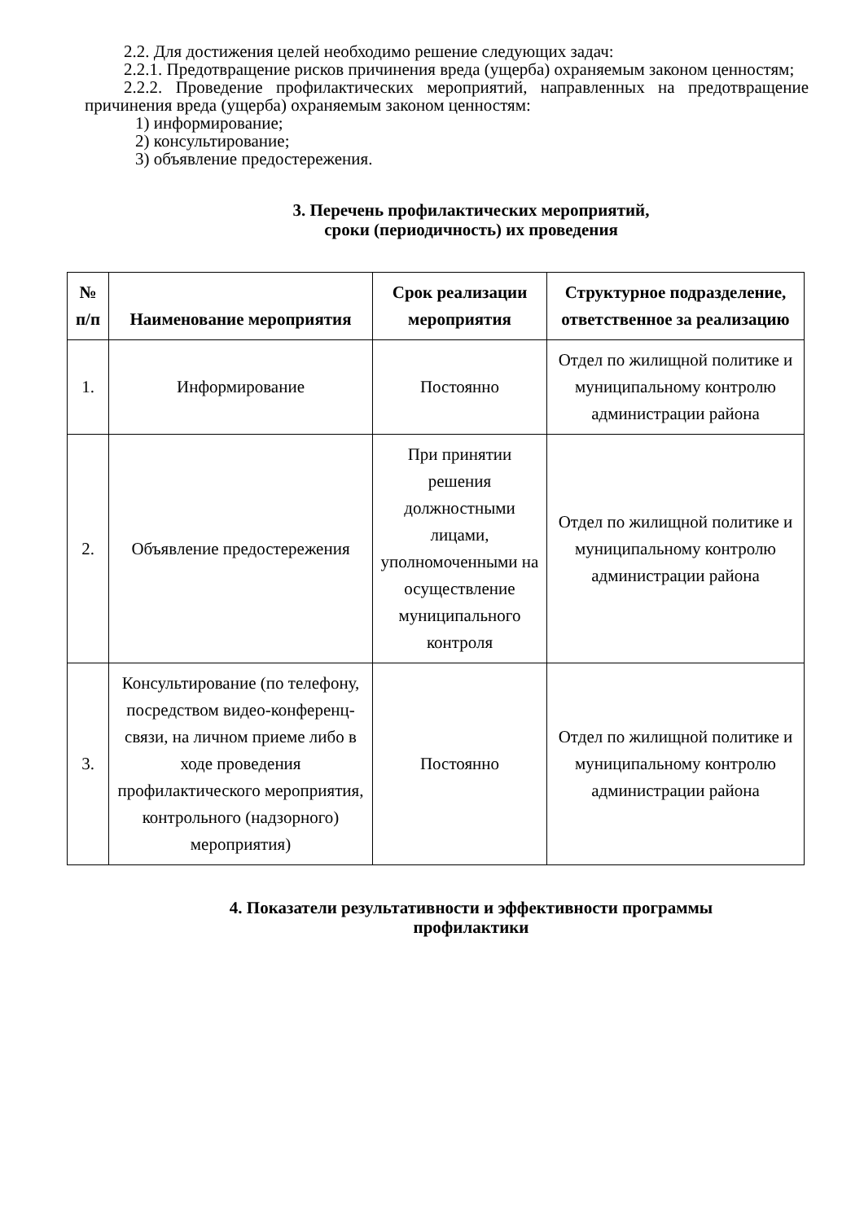2.2. Для достижения целей необходимо решение следующих задач:
2.2.1. Предотвращение рисков причинения вреда (ущерба) охраняемым законом ценностям;
2.2.2. Проведение профилактических мероприятий, направленных на предотвращение причинения вреда (ущерба) охраняемым законом ценностям:
1) информирование;
2) консультирование;
3) объявление предостережения.
3. Перечень профилактических мероприятий,
сроки (периодичность) их проведения
| № п/п | Наименование мероприятия | Срок реализации мероприятия | Структурное подразделение, ответственное за реализацию |
| --- | --- | --- | --- |
| 1. | Информирование | Постоянно | Отдел по жилищной политике и муниципальному контролю администрации района |
| 2. | Объявление предостережения | При принятии решения должностными лицами, уполномоченными на осуществление муниципального контроля | Отдел по жилищной политике и муниципальному контролю администрации района |
| 3. | Консультирование (по телефону, посредством видео-конференц-связи, на личном приеме либо в ходе проведения профилактического мероприятия, контрольного (надзорного) мероприятия) | Постоянно | Отдел по жилищной политике и муниципальному контролю администрации района |
4. Показатели результативности и эффективности программы
профилактики